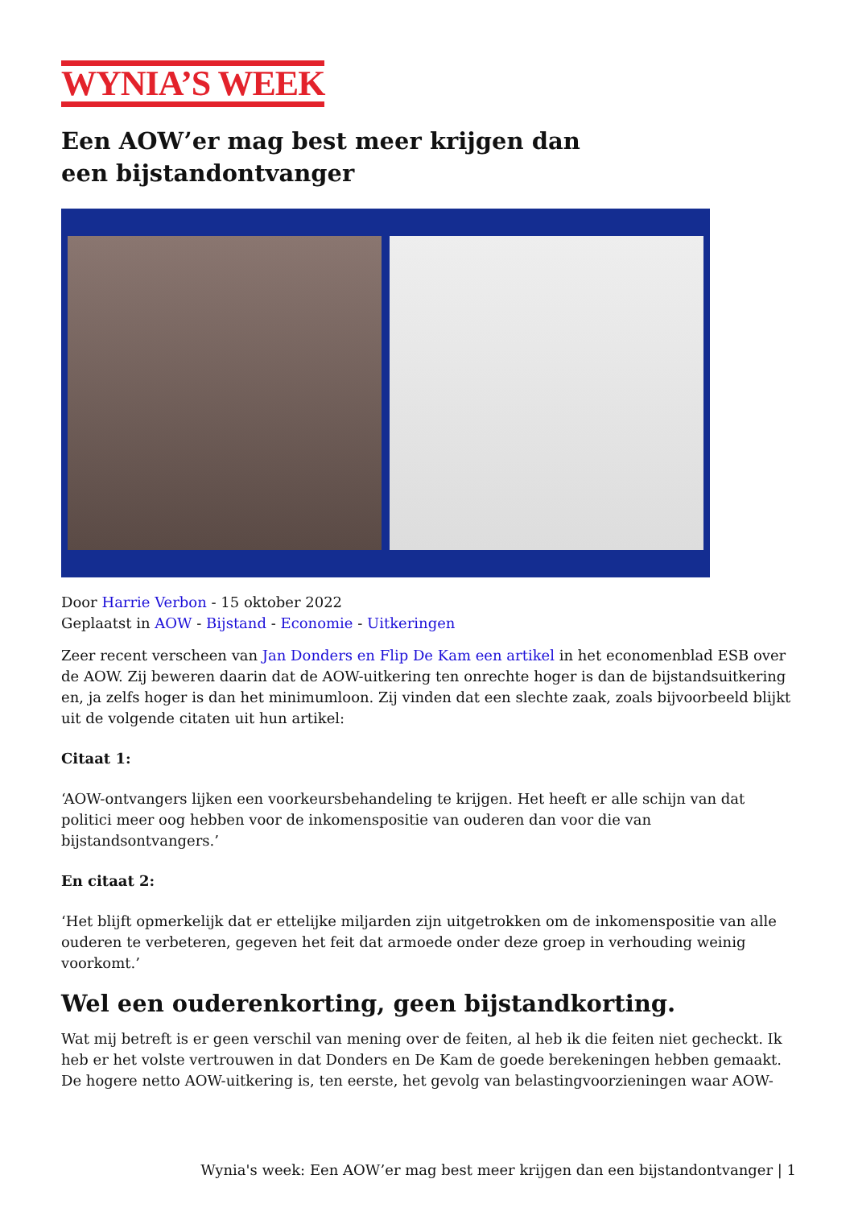WYNIA’S WEEK
Een AOW’er mag best meer krijgen dan een bijstandontvanger
Door Harrie Verbon - 15 oktober 2022
Geplaatst in AOW - Bijstand - Economie - Uitkeringen
Zeer recent verscheen van Jan Donders en Flip De Kam een artikel in het economenblad ESB over de AOW. Zij beweren daarin dat de AOW-uitkering ten onrechte hoger is dan de bijstandsuitkering en, ja zelfs hoger is dan het minimumloon. Zij vinden dat een slechte zaak, zoals bijvoorbeeld blijkt uit de volgende citaten uit hun artikel:
Citaat 1:
‘AOW-ontvangers lijken een voorkeursbehandeling te krijgen. Het heeft er alle schijn van dat politici meer oog hebben voor de inkomenspositie van ouderen dan voor die van bijstandsontvangers.’
En citaat 2:
‘Het blijft opmerkelijk dat er ettelijke miljarden zijn uitgetrokken om de inkomenspositie van alle ouderen te verbeteren, gegeven het feit dat armoede onder deze groep in verhouding weinig voorkomt.’
Wel een ouderenkorting, geen bijstandkorting.
Wat mij betreft is er geen verschil van mening over de feiten, al heb ik die feiten niet gecheckt. Ik heb er het volste vertrouwen in dat Donders en De Kam de goede berekeningen hebben gemaakt. De hogere netto AOW-uitkering is, ten eerste, het gevolg van belastingvoorzieningen waar AOW-
Wynia's week: Een AOW’er mag best meer krijgen dan een bijstandontvanger | 1